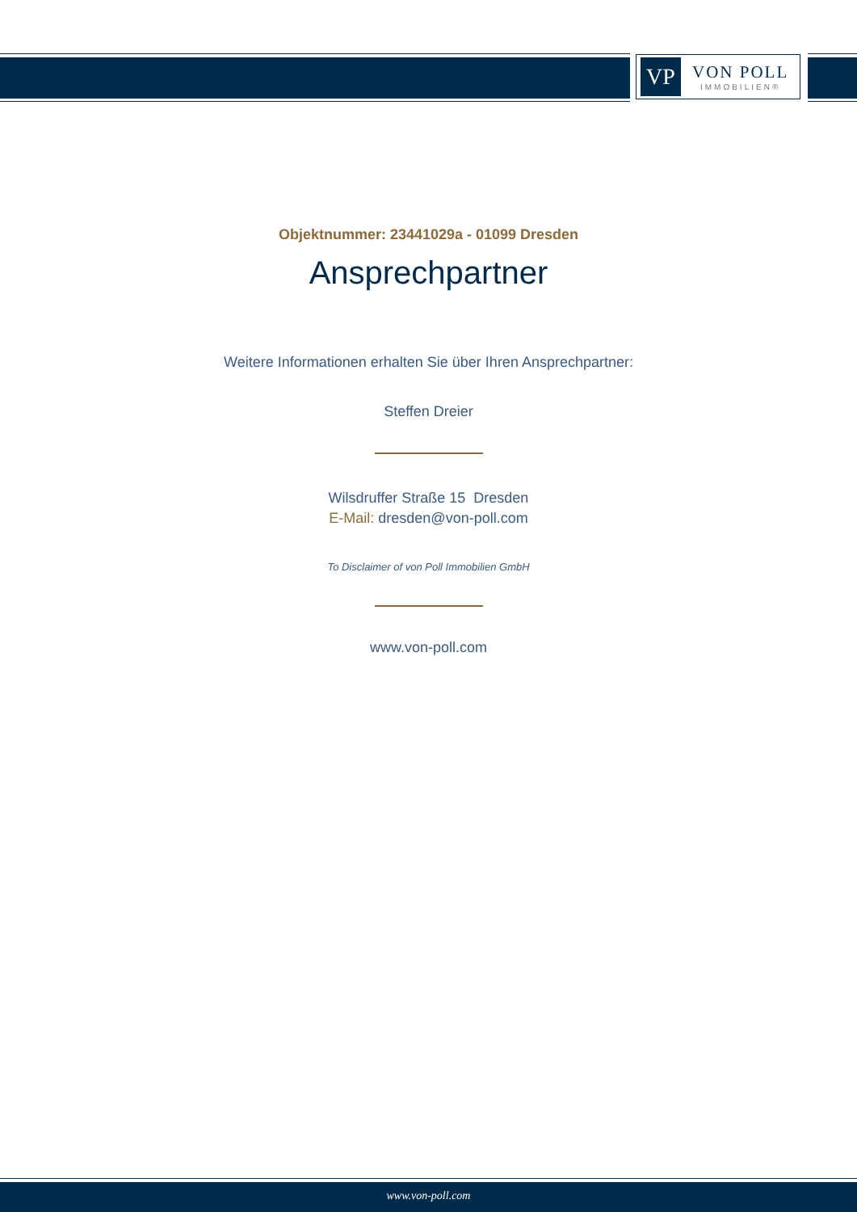VP
VON POLL
IMMOBILIEN®
Objektnummer: 23441029a - 01099 Dresden
Ansprechpartner
Weitere Informationen erhalten Sie über Ihren Ansprechpartner:
Steffen Dreier
Wilsdruffer Straße 15 Dresden
E-Mail: dresden@von-poll.com
To Disclaimer of von Poll Immobilien GmbH
www.von-poll.com
www.von-poll.com